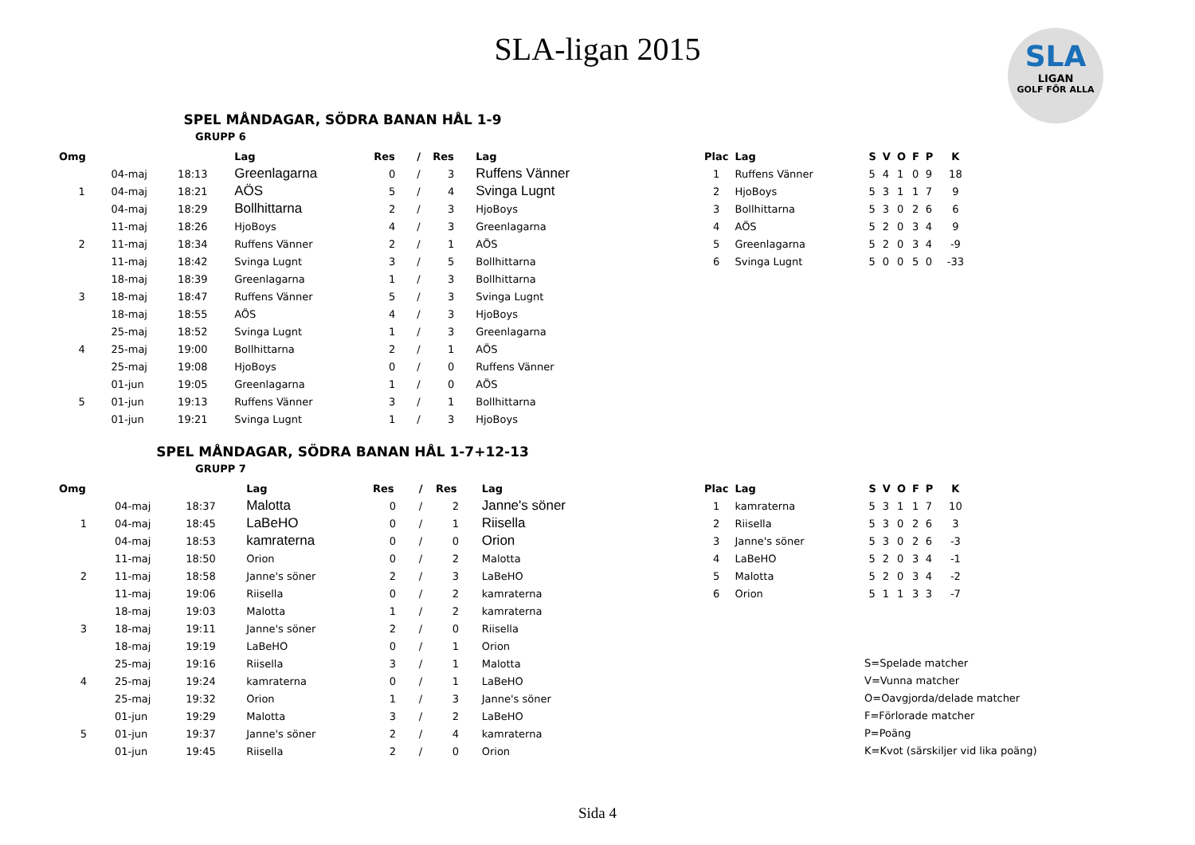SLA-ligan 2015
SLA
LIGAN
GOLF FÖR ALLA
SPEL MÅNDAGAR, SÖDRA BANAN HÅL 1-9
GRUPP 6
| Omg | | | Lag | Res | / | Res | Lag |
| --- | --- | --- | --- | --- | --- | --- | --- |
| | 04-maj | 18:13 | Greenlagarna | 0 | / | 3 | Ruffens Vänner |
| 1 | 04-maj | 18:21 | AÖS | 5 | / | 4 | Svinga Lugnt |
| | 04-maj | 18:29 | Bollhittarna | 2 | / | 3 | HjoBoys |
| | 11-maj | 18:26 | HjoBoys | 4 | / | 3 | Greenlagarna |
| 2 | 11-maj | 18:34 | Ruffens Vänner | 2 | / | 1 | AÖS |
| | 11-maj | 18:42 | Svinga Lugnt | 3 | / | 5 | Bollhittarna |
| | 18-maj | 18:39 | Greenlagarna | 1 | / | 3 | Bollhittarna |
| 3 | 18-maj | 18:47 | Ruffens Vänner | 5 | / | 3 | Svinga Lugnt |
| | 18-maj | 18:55 | AÖS | 4 | / | 3 | HjoBoys |
| | 25-maj | 18:52 | Svinga Lugnt | 1 | / | 3 | Greenlagarna |
| 4 | 25-maj | 19:00 | Bollhittarna | 2 | / | 1 | AÖS |
| | 25-maj | 19:08 | HjoBoys | 0 | / | 0 | Ruffens Vänner |
| | 01-jun | 19:05 | Greenlagarna | 1 | / | 0 | AÖS |
| 5 | 01-jun | 19:13 | Ruffens Vänner | 3 | / | 1 | Bollhittarna |
| | 01-jun | 19:21 | Svinga Lugnt | 1 | / | 3 | HjoBoys |
| Plac | Lag | S | V | O | F | P | K |
| --- | --- | --- | --- | --- | --- | --- | --- |
| 1 | Ruffens Vänner | 5 | 4 | 1 | 0 | 9 | 18 |
| 2 | HjoBoys | 5 | 3 | 1 | 1 | 7 | 9 |
| 3 | Bollhittarna | 5 | 3 | 0 | 2 | 6 | 6 |
| 4 | AÖS | 5 | 2 | 0 | 3 | 4 | 9 |
| 5 | Greenlagarna | 5 | 2 | 0 | 3 | 4 | -9 |
| 6 | Svinga Lugnt | 5 | 0 | 0 | 5 | 0 | -33 |
SPEL MÅNDAGAR, SÖDRA BANAN HÅL 1-7+12-13
GRUPP 7
| Omg | | | Lag | Res | / | Res | Lag |
| --- | --- | --- | --- | --- | --- | --- | --- |
| | 04-maj | 18:37 | Malotta | 0 | / | 2 | Janne's söner |
| 1 | 04-maj | 18:45 | LaBeHO | 0 | / | 1 | Riisella |
| | 04-maj | 18:53 | kamraterna | 0 | / | 0 | Orion |
| | 11-maj | 18:50 | Orion | 0 | / | 2 | Malotta |
| 2 | 11-maj | 18:58 | Janne's söner | 2 | / | 3 | LaBeHO |
| | 11-maj | 19:06 | Riisella | 0 | / | 2 | kamraterna |
| | 18-maj | 19:03 | Malotta | 1 | / | 2 | kamraterna |
| 3 | 18-maj | 19:11 | Janne's söner | 2 | / | 0 | Riisella |
| | 18-maj | 19:19 | LaBeHO | 0 | / | 1 | Orion |
| | 25-maj | 19:16 | Riisella | 3 | / | 1 | Malotta |
| 4 | 25-maj | 19:24 | kamraterna | 0 | / | 1 | LaBeHO |
| | 25-maj | 19:32 | Orion | 1 | / | 3 | Janne's söner |
| | 01-jun | 19:29 | Malotta | 3 | / | 2 | LaBeHO |
| 5 | 01-jun | 19:37 | Janne's söner | 2 | / | 4 | kamraterna |
| | 01-jun | 19:45 | Riisella | 2 | / | 0 | Orion |
| Plac | Lag | S | V | O | F | P | K |
| --- | --- | --- | --- | --- | --- | --- | --- |
| 1 | kamraterna | 5 | 3 | 1 | 1 | 7 | 10 |
| 2 | Riisella | 5 | 3 | 0 | 2 | 6 | 3 |
| 3 | Janne's söner | 5 | 3 | 0 | 2 | 6 | -3 |
| 4 | LaBeHO | 5 | 2 | 0 | 3 | 4 | -1 |
| 5 | Malotta | 5 | 2 | 0 | 3 | 4 | -2 |
| 6 | Orion | 5 | 1 | 1 | 3 | 3 | -7 |
S=Spelade matcher
V=Vunna matcher
O=Oavgjorda/delade matcher
F=Förlorade matcher
P=Poäng
K=Kvot (särskiljer vid lika poäng)
Sida 4